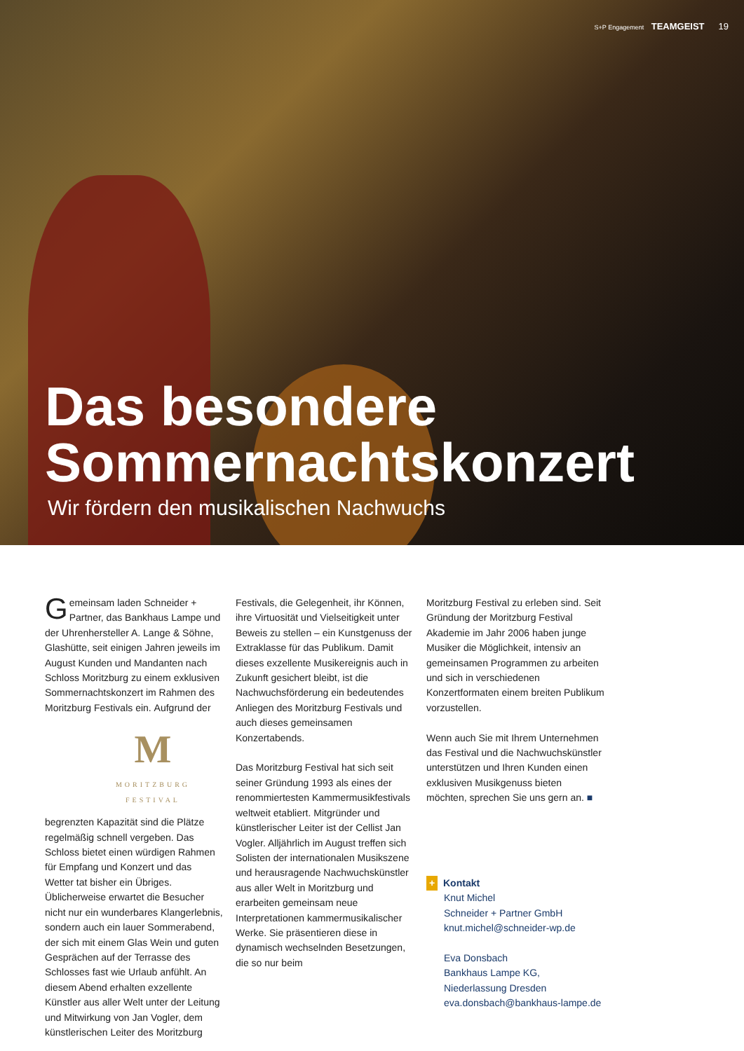S+P Engagement TEAMGEIST 19
Das besondere
Sommernachtskonzert
Wir fördern den musikalischen Nachwuchs
Gemeinsam laden Schneider + Partner, das Bankhaus Lampe und der Uhrenhersteller A. Lange & Söhne, Glashütte, seit einigen Jahren jeweils im August Kunden und Mandanten nach Schloss Moritzburg zu einem exklusiven Sommernachtskonzert im Rahmen des Moritzburg Festivals ein.
M
MORITZBURG
FESTIVAL
Aufgrund der begrenzten Kapazität sind die Plätze regelmäßig schnell vergeben. Das Schloss bietet einen würdigen Rahmen für Empfang und Konzert und das Wetter tat bisher ein Übriges. Üblicherweise erwartet die Besucher nicht nur ein wunderbares Klangerlebnis, sondern auch ein lauer Sommerabend, der sich mit einem Glas Wein und guten Gesprächen auf der Terrasse des Schlosses fast wie Urlaub anfühlt. An diesem Abend erhalten exzellente Künstler aus aller Welt unter der Leitung und Mitwirkung von Jan Vogler, dem künstlerischen Leiter des Moritzburg
Festivals, die Gelegenheit, ihr Können, ihre Virtuosität und Vielseitigkeit unter Beweis zu stellen – ein Kunstgenuss der Extraklasse für das Publikum. Damit dieses exzellente Musikereignis auch in Zukunft gesichert bleibt, ist die Nachwuchsförderung ein bedeutendes Anliegen des Moritzburg Festivals und auch dieses gemeinsamen Konzertabends.
Das Moritzburg Festival hat sich seit seiner Gründung 1993 als eines der renommiertesten Kammermusikfestivals weltweit etabliert. Mitgründer und künstlerischer Leiter ist der Cellist Jan Vogler. Alljährlich im August treffen sich Solisten der internationalen Musikszene und herausragende Nachwuchskünstler aus aller Welt in Moritzburg und erarbeiten gemeinsam neue Interpretationen kammermusikalischer Werke. Sie präsentieren diese in dynamisch wechselnden Besetzungen, die so nur beim
Moritzburg Festival zu erleben sind. Seit Gründung der Moritzburg Festival Akademie im Jahr 2006 haben junge Musiker die Möglichkeit, intensiv an gemeinsamen Programmen zu arbeiten und sich in verschiedenen Konzertformaten einem breiten Publikum vorzustellen.
Wenn auch Sie mit Ihrem Unternehmen das Festival und die Nachwuchskünstler unterstützen und Ihren Kunden einen exklusiven Musikgenuss bieten möchten, sprechen Sie uns gern an. ■
+ Kontakt
Knut Michel
Schneider + Partner GmbH
knut.michel@schneider-wp.de
Eva Donsbach
Bankhaus Lampe KG, Niederlassung Dresden
eva.donsbach@bankhaus-lampe.de